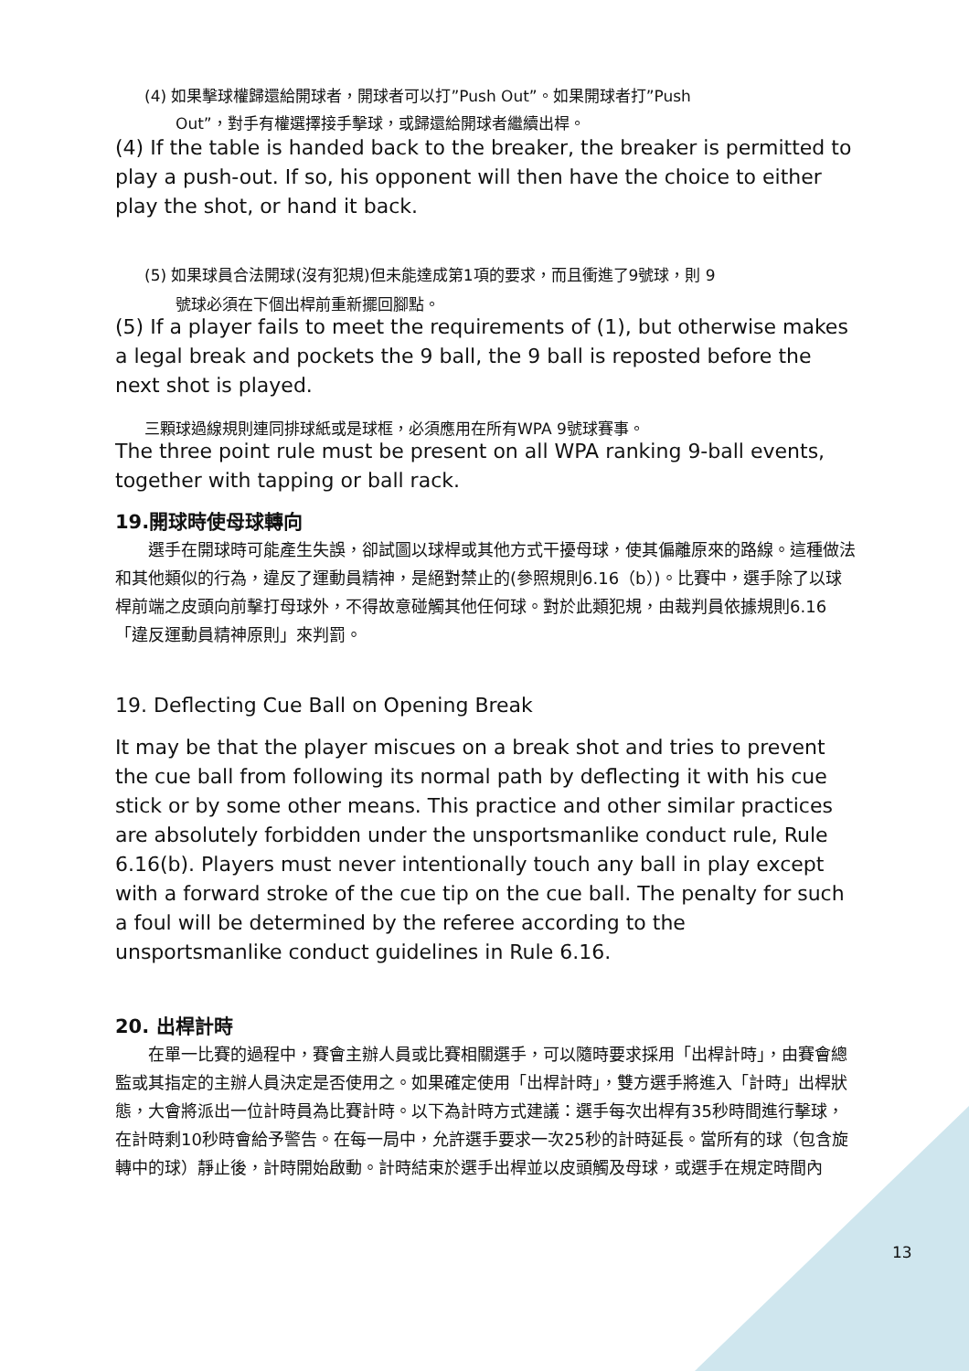(4) 如果擊球權歸還給開球者，開球者可以打”Push Out”。如果開球者打”Push
Out”，對手有權選擇接手擊球，或歸還給開球者繼續出桿。
(4) If the table is handed back to the breaker, the breaker is permitted to play a push-out. If so, his opponent will then have the choice to either play the shot, or hand it back.
(5) 如果球員合法開球(沒有犯規)但未能達成第1項的要求，而且衝進了9號球，則 9
號球必須在下個出桿前重新擺回腳點。
(5) If a player fails to meet the requirements of (1), but otherwise makes a legal break and pockets the 9 ball, the 9 ball is reposted before the next shot is played.
三顆球過線規則連同排球紙或是球框，必須應用在所有WPA 9號球賽事。
The three point rule must be present on all WPA ranking 9-ball events, together with tapping or ball rack.
19.開球時使母球轉向
　　選手在開球時可能產生失誤，卻試圖以球桿或其他方式干擾母球，使其偏離原來的路線。這種做法和其他類似的行為，違反了運動員精神，是絕對禁止的(參照規則6.16（b）)。比賽中，選手除了以球桿前端之皮頭向前擊打母球外，不得故意碰觸其他任何球。對於此類犯規，由裁判員依據規則6.16「違反運動員精神原則」來判罰。
19. Deflecting Cue Ball on Opening Break
It may be that the player miscues on a break shot and tries to prevent the cue ball from following its normal path by deflecting it with his cue stick or by some other means. This practice and other similar practices are absolutely forbidden under the unsportsmanlike conduct rule, Rule 6.16(b). Players must never intentionally touch any ball in play except with a forward stroke of the cue tip on the cue ball. The penalty for such a foul will be determined by the referee according to the unsportsmanlike conduct guidelines in Rule 6.16.
20. 出桿計時
　　在單一比賽的過程中，賽會主辦人員或比賽相關選手，可以隨時要求採用「出桿計時」，由賽會總監或其指定的主辦人員決定是否使用之。如果確定使用「出桿計時」，雙方選手將進入「計時」出桿狀態，大會將派出一位計時員為比賽計時。以下為計時方式建議：選手每次出桿有35秒時間進行擊球，在計時剩10秒時會給予警告。在每一局中，允許選手要求一次25秒的計時延長。當所有的球（包含旋轉中的球）靜止後，計時開始啟動。計時結束於選手出桿並以皮頭觸及母球，或選手在規定時間內
13